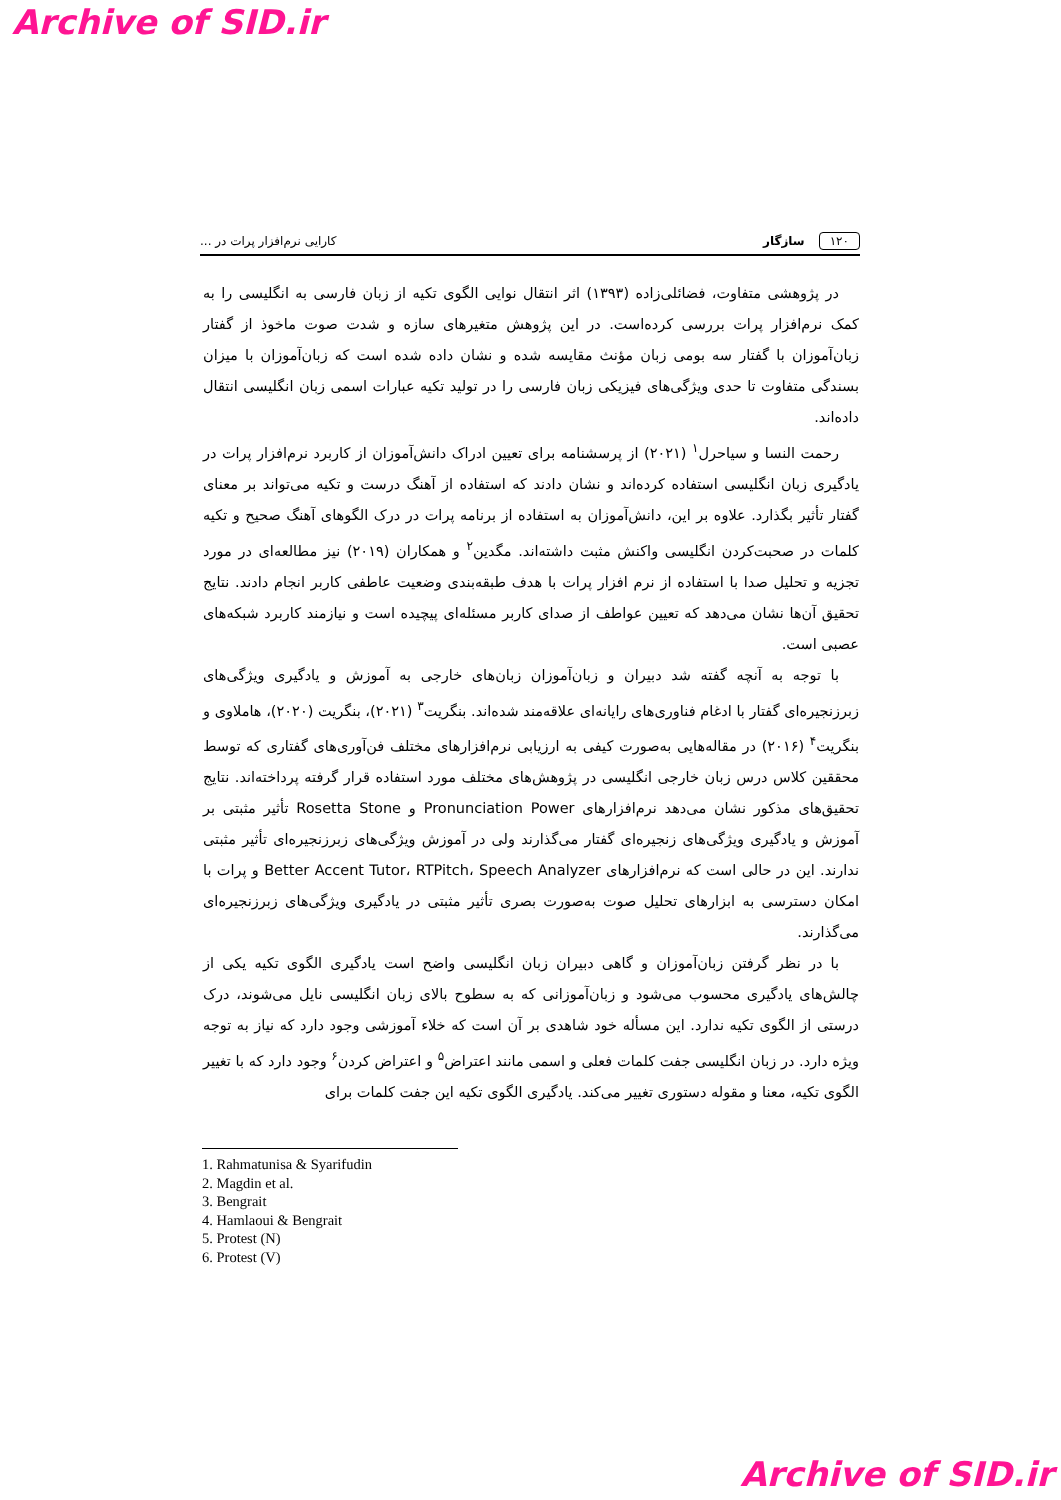Archive of SID.ir
۱۲۰ سازگار کارایی نرم‌افزار پرات در ...
در پژوهشی متفاوت، فضائلی‌زاده (۱۳۹۳) اثر انتقال نوایی الگوی تکیه از زبان فارسی به انگلیسی را به کمک نرم‌افزار پرات بررسی کرده‌است. در این پژوهش متغیرهای سازه و شدت صوت ماخوذ از گفتار زبان‌آموزان با گفتار سه بومی زبان مؤنث مقایسه شده و نشان داده شده است که زبان‌آموزان با میزان بسندگی متفاوت تا حدی ویژگی‌های فیزیکی زبان فارسی را در تولید تکیه عبارات اسمی زبان انگلیسی انتقال داده‌اند.
رحمت النسا و سیاحرل<sup>۱</sup> (۲۰۲۱) از پرسشنامه برای تعیین ادراک دانش‌آموزان از کاربرد نرم‌افزار پرات در یادگیری زبان انگلیسی استفاده کرده‌اند و نشان دادند که استفاده از آهنگ درست و تکیه می‌تواند بر معنای گفتار تأثیر بگذارد. علاوه بر این، دانش‌آموزان به استفاده از برنامه پرات در درک الگوهای آهنگ صحیح و تکیه کلمات در صحبت‌کردن انگلیسی واکنش مثبت داشته‌اند. مگدین<sup>۲</sup> و همکاران (۲۰۱۹) نیز مطالعه‌ای در مورد تجزیه و تحلیل صدا با استفاده از نرم افزار پرات با هدف طبقه‌بندی وضعیت عاطفی کاربر انجام دادند. نتایج تحقیق آن‌ها نشان می‌دهد که تعیین عواطف از صدای کاربر مسئله‌ای پیچیده است و نیازمند کاربرد شبکه‌های عصبی است.
با توجه به آنچه گفته شد دبیران و زبان‌آموزان زبان‌های خارجی به آموزش و یادگیری ویژگی‌های زبرزنجیره‌ای گفتار با ادغام فناوری‌های رایانه‌ای علاقه‌مند شده‌اند. بنگریت<sup>۳</sup> (۲۰۲۱)، بنگریت (۲۰۲۰)، هاملاوی و بنگریت<sup>۴</sup> (۲۰۱۶) در مقاله‌هایی به‌صورت کیفی به ارزیابی نرم‌افزارهای مختلف فن‌آوری‌های گفتاری که توسط محققین کلاس درس زبان خارجی انگلیسی در پژوهش‌های مختلف مورد استفاده قرار گرفته پرداخته‌اند. نتایج تحقیق‌های مذکور نشان می‌دهد نرم‌افزارهای Pronunciation Power و Rosetta Stone تأثیر مثبتی بر آموزش و یادگیری ویژگی‌های زنجیره‌ای گفتار می‌گذارند ولی در آموزش ویژگی‌های زبرزنجیره‌ای تأثیر مثبتی ندارند. این در حالی است که نرم‌افزارهای Better Accent Tutor، RTPitch، Speech Analyzer و پرات با امکان دسترسی به ابزارهای تحلیل صوت به‌صورت بصری تأثیر مثبتی در یادگیری ویژگی‌های زبرزنجیره‌ای می‌گذارند.
با در نظر گرفتن زبان‌آموزان و گاهی دبیران زبان انگلیسی واضح است یادگیری الگوی تکیه یکی از چالش‌های یادگیری محسوب می‌شود و زبان‌آموزانی که به سطوح بالای زبان انگلیسی نایل می‌شوند، درک درستی از الگوی تکیه ندارد. این مسأله خود شاهدی بر آن است که خلاء آموزشی وجود دارد که نیاز به توجه ویژه دارد. در زبان انگلیسی جفت کلمات فعلی و اسمی مانند اعتراض<sup>۵</sup> و اعتراض کردن<sup>۶</sup> وجود دارد که با تغییر الگوی تکیه، معنا و مقوله دستوری تغییر می‌کند. یادگیری الگوی تکیه این جفت کلمات برای
1. Rahmatunisa & Syarifudin
2. Magdin et al.
3. Bengrait
4. Hamlaoui & Bengrait
5. Protest (N)
6. Protest (V)
Archive of SID.ir